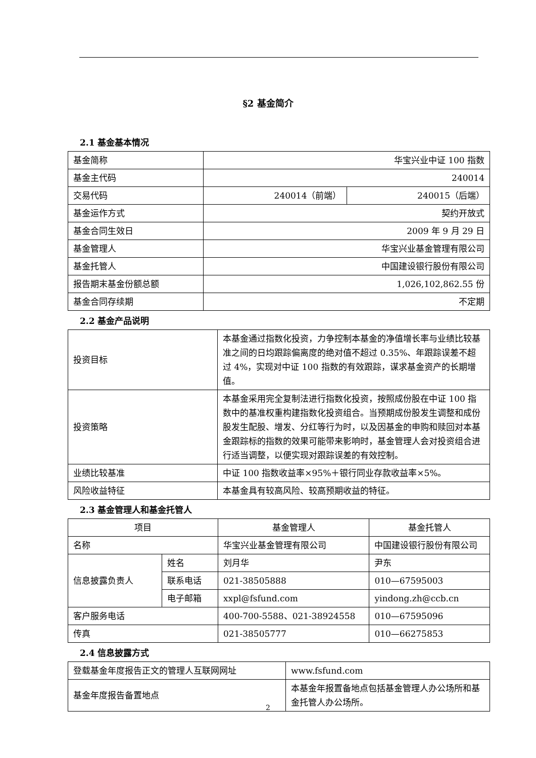§2 基金简介
2.1 基金基本情况
| 基金简称 | 华宝兴业中证 100 指数 | |
| 基金主代码 | 240014 | |
| 交易代码 | 240014（前端） | 240015（后端） |
| 基金运作方式 | 契约开放式 | |
| 基金合同生效日 | 2009 年 9 月 29 日 | |
| 基金管理人 | 华宝兴业基金管理有限公司 | |
| 基金托管人 | 中国建设银行股份有限公司 | |
| 报告期末基金份额总额 | 1,026,102,862.55 份 | |
| 基金合同存续期 | 不定期 | |
2.2 基金产品说明
| 投资目标 | 本基金通过指数化投资，力争控制本基金的净值增长率与业绩比较基准之间的日均跟踪偏离度的绝对值不超过 0.35%、年跟踪误差不超过 4%，实现对中证 100 指数的有效跟踪，谋求基金资产的长期增值。 |
| 投资策略 | 本基金采用完全复制法进行指数化投资，按照成份股在中证 100 指数中的基准权重构建指数化投资组合。当预期成份股发生调整和成份股发生配股、增发、分红等行为时，以及因基金的申购和赎回对本基金跟踪标的指数的效果可能带来影响时，基金管理人会对投资组合进行适当调整，以便实现对跟踪误差的有效控制。 |
| 业绩比较基准 | 中证 100 指数收益率×95%＋银行同业存款收益率×5%。 |
| 风险收益特征 | 本基金具有较高风险、较高预期收益的特征。 |
2.3 基金管理人和基金托管人
| 项目 | | 基金管理人 | 基金托管人 |
| 名称 | | 华宝兴业基金管理有限公司 | 中国建设银行股份有限公司 |
| 信息披露负责人 | 姓名 | 刘月华 | 尹东 |
| | 联系电话 | 021-38505888 | 010—67595003 |
| | 电子邮箱 | xxpl@fsfund.com | yindong.zh@ccb.cn |
| 客户服务电话 | | 400-700-5588、021-38924558 | 010—67595096 |
| 传真 | | 021-38505777 | 010—66275853 |
2.4 信息披露方式
| 登载基金年度报告正文的管理人互联网网址 | www.fsfund.com |
| 基金年度报告备置地点 | 本基金年报置备地点包括基金管理人办公场所和基金托管人办公场所。 |
2